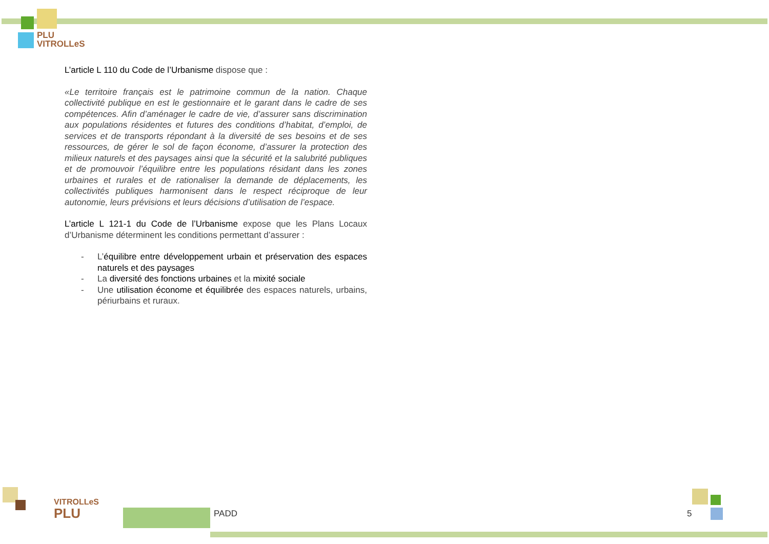PLU
VITROLLeS
L’article L 110 du Code de l’Urbanisme dispose que :
«Le territoire français est le patrimoine commun de la nation. Chaque collectivité publique en est le gestionnaire et le garant dans le cadre de ses compétences. Afin d’aménager le cadre de vie, d’assurer sans discrimination aux populations résidentes et futures des conditions d’habitat, d’emploi, de services et de transports répondant à la diversité de ses besoins et de ses ressources, de gérer le sol de façon économe, d’assurer la protection des milieux naturels et des paysages ainsi que la sécurité et la salubrité publiques et de promouvoir l’équilibre entre les populations résidant dans les zones urbaines et rurales et de rationaliser la demande de déplacements, les collectivités publiques harmonisent dans le respect réciproque de leur autonomie, leurs prévisions et leurs décisions d’utilisation de l’espace.
L’article L 121-1 du Code de l’Urbanisme expose que les Plans Locaux d’Urbanisme déterminent les conditions permettant d’assurer :
- L’équilibre entre développement urbain et préservation des espaces naturels et des paysages
- La diversité des fonctions urbaines et la mixité sociale
- Une utilisation économe et équilibrée des espaces naturels, urbains, périurbains et ruraux.
VITROLLeS
PLU
PADD 5